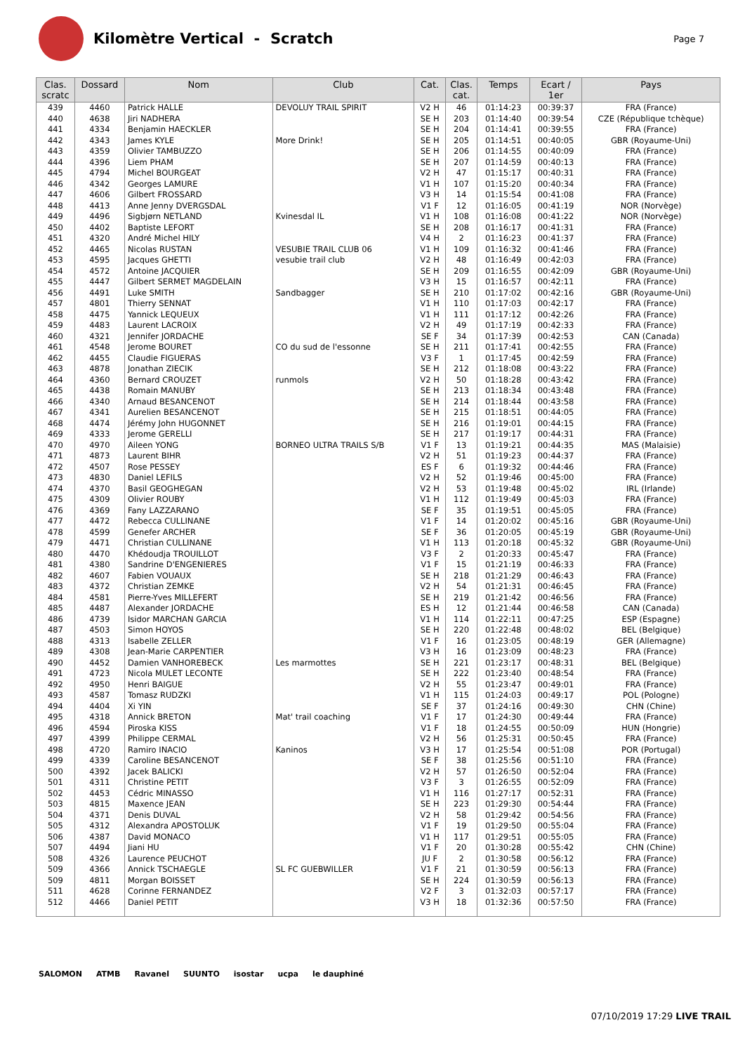Kilomètre Vertical - Scratch
Page 7
| Clas. scratc | Dossard | Nom | Club | Cat. | Clas. cat. | Temps | Ecart / 1er | Pays |
| --- | --- | --- | --- | --- | --- | --- | --- | --- |
| 439 | 4460 | Patrick HALLE | DEVOLUY TRAIL SPIRIT | V2 H | 46 | 01:14:23 | 00:39:37 | FRA (France) |
| 440 | 4638 | Jiri NADHERA | | SE H | 203 | 01:14:40 | 00:39:54 | CZE (République tchèque) |
| 441 | 4334 | Benjamin HAECKLER | | SE H | 204 | 01:14:41 | 00:39:55 | FRA (France) |
| 442 | 4343 | James KYLE | More Drink! | SE H | 205 | 01:14:51 | 00:40:05 | GBR (Royaume-Uni) |
| 443 | 4359 | Olivier TAMBUZZO | | SE H | 206 | 01:14:55 | 00:40:09 | FRA (France) |
| 444 | 4396 | Liem PHAM | | SE H | 207 | 01:14:59 | 00:40:13 | FRA (France) |
| 445 | 4794 | Michel BOURGEAT | | V2 H | 47 | 01:15:17 | 00:40:31 | FRA (France) |
| 446 | 4342 | Georges LAMURE | | V1 H | 107 | 01:15:20 | 00:40:34 | FRA (France) |
| 447 | 4606 | Gilbert FROSSARD | | V3 H | 14 | 01:15:54 | 00:41:08 | FRA (France) |
| 448 | 4413 | Anne Jenny DVERGSDAL | | V1 F | 12 | 01:16:05 | 00:41:19 | NOR (Norvège) |
| 449 | 4496 | Sigbjørn NETLAND | Kvinesdal IL | V1 H | 108 | 01:16:08 | 00:41:22 | NOR (Norvège) |
| 450 | 4402 | Baptiste LEFORT | | SE H | 208 | 01:16:17 | 00:41:31 | FRA (France) |
| 451 | 4320 | André Michel HILY | | V4 H | 2 | 01:16:23 | 00:41:37 | FRA (France) |
| 452 | 4465 | Nicolas RUSTAN | VESUBIE TRAIL CLUB 06 | V1 H | 109 | 01:16:32 | 00:41:46 | FRA (France) |
| 453 | 4595 | Jacques GHETTI | vesubie trail club | V2 H | 48 | 01:16:49 | 00:42:03 | FRA (France) |
| 454 | 4572 | Antoine JACQUIER | | SE H | 209 | 01:16:55 | 00:42:09 | GBR (Royaume-Uni) |
| 455 | 4447 | Gilbert SERMET MAGDELAIN | | V3 H | 15 | 01:16:57 | 00:42:11 | FRA (France) |
| 456 | 4491 | Luke SMITH | Sandbagger | SE H | 210 | 01:17:02 | 00:42:16 | GBR (Royaume-Uni) |
| 457 | 4801 | Thierry SENNAT | | V1 H | 110 | 01:17:03 | 00:42:17 | FRA (France) |
| 458 | 4475 | Yannick LEQUEUX | | V1 H | 111 | 01:17:12 | 00:42:26 | FRA (France) |
| 459 | 4483 | Laurent LACROIX | | V2 H | 49 | 01:17:19 | 00:42:33 | FRA (France) |
| 460 | 4321 | Jennifer JORDACHE | | SE F | 34 | 01:17:39 | 00:42:53 | CAN (Canada) |
| 461 | 4548 | Jerome BOURET | CO du sud de l'essonne | SE H | 211 | 01:17:41 | 00:42:55 | FRA (France) |
| 462 | 4455 | Claudie FIGUERAS | | V3 F | 1 | 01:17:45 | 00:42:59 | FRA (France) |
| 463 | 4878 | Jonathan ZIECIK | | SE H | 212 | 01:18:08 | 00:43:22 | FRA (France) |
| 464 | 4360 | Bernard CROUZET | runmols | V2 H | 50 | 01:18:28 | 00:43:42 | FRA (France) |
| 465 | 4438 | Romain MANUBY | | SE H | 213 | 01:18:34 | 00:43:48 | FRA (France) |
| 466 | 4340 | Arnaud BESANCENOT | | SE H | 214 | 01:18:44 | 00:43:58 | FRA (France) |
| 467 | 4341 | Aurelien BESANCENOT | | SE H | 215 | 01:18:51 | 00:44:05 | FRA (France) |
| 468 | 4474 | Jérémy John HUGONNET | | SE H | 216 | 01:19:01 | 00:44:15 | FRA (France) |
| 469 | 4333 | Jerome GERELLI | | SE H | 217 | 01:19:17 | 00:44:31 | FRA (France) |
| 470 | 4970 | Aileen YONG | BORNEO ULTRA TRAILS S/B | V1 F | 13 | 01:19:21 | 00:44:35 | MAS (Malaisie) |
| 471 | 4873 | Laurent BIHR | | V2 H | 51 | 01:19:23 | 00:44:37 | FRA (France) |
| 472 | 4507 | Rose PESSEY | | ES F | 6 | 01:19:32 | 00:44:46 | FRA (France) |
| 473 | 4830 | Daniel LEFILS | | V2 H | 52 | 01:19:46 | 00:45:00 | FRA (France) |
| 474 | 4370 | Basil GEOGHEGAN | | V2 H | 53 | 01:19:48 | 00:45:02 | IRL (Irlande) |
| 475 | 4309 | Olivier ROUBY | | V1 H | 112 | 01:19:49 | 00:45:03 | FRA (France) |
| 476 | 4369 | Fany LAZZARANO | | SE F | 35 | 01:19:51 | 00:45:05 | FRA (France) |
| 477 | 4472 | Rebecca CULLINANE | | V1 F | 14 | 01:20:02 | 00:45:16 | GBR (Royaume-Uni) |
| 478 | 4599 | Genefer ARCHER | | SE F | 36 | 01:20:05 | 00:45:19 | GBR (Royaume-Uni) |
| 479 | 4471 | Christian CULLINANE | | V1 H | 113 | 01:20:18 | 00:45:32 | GBR (Royaume-Uni) |
| 480 | 4470 | Khédoudja TROUILLOT | | V3 F | 2 | 01:20:33 | 00:45:47 | FRA (France) |
| 481 | 4380 | Sandrine D'ENGENIERES | | V1 F | 15 | 01:21:19 | 00:46:33 | FRA (France) |
| 482 | 4607 | Fabien VOUAUX | | SE H | 218 | 01:21:29 | 00:46:43 | FRA (France) |
| 483 | 4372 | Christian ZEMKE | | V2 H | 54 | 01:21:31 | 00:46:45 | FRA (France) |
| 484 | 4581 | Pierre-Yves MILLEFERT | | SE H | 219 | 01:21:42 | 00:46:56 | FRA (France) |
| 485 | 4487 | Alexander JORDACHE | | ES H | 12 | 01:21:44 | 00:46:58 | CAN (Canada) |
| 486 | 4739 | Isidor MARCHAN GARCIA | | V1 H | 114 | 01:22:11 | 00:47:25 | ESP (Espagne) |
| 487 | 4503 | Simon HOYOS | | SE H | 220 | 01:22:48 | 00:48:02 | BEL (Belgique) |
| 488 | 4313 | Isabelle ZELLER | | V1 F | 16 | 01:23:05 | 00:48:19 | GER (Allemagne) |
| 489 | 4308 | Jean-Marie CARPENTIER | | V3 H | 16 | 01:23:09 | 00:48:23 | FRA (France) |
| 490 | 4452 | Damien VANHOREBECK | Les marmottes | SE H | 221 | 01:23:17 | 00:48:31 | BEL (Belgique) |
| 491 | 4723 | Nicola MULET LECONTE | | SE H | 222 | 01:23:40 | 00:48:54 | FRA (France) |
| 492 | 4950 | Henri BAIGUE | | V2 H | 55 | 01:23:47 | 00:49:01 | FRA (France) |
| 493 | 4587 | Tomasz RUDZKI | | V1 H | 115 | 01:24:03 | 00:49:17 | POL (Pologne) |
| 494 | 4404 | Xi YIN | | SE F | 37 | 01:24:16 | 00:49:30 | CHN (Chine) |
| 495 | 4318 | Annick BRETON | Mat' trail coaching | V1 F | 17 | 01:24:30 | 00:49:44 | FRA (France) |
| 496 | 4594 | Piroska KISS | | V1 F | 18 | 01:24:55 | 00:50:09 | HUN (Hongrie) |
| 497 | 4399 | Philippe CERMAL | | V2 H | 56 | 01:25:31 | 00:50:45 | FRA (France) |
| 498 | 4720 | Ramiro INACIO | Kaninos | V3 H | 17 | 01:25:54 | 00:51:08 | POR (Portugal) |
| 499 | 4339 | Caroline BESANCENOT | | SE F | 38 | 01:25:56 | 00:51:10 | FRA (France) |
| 500 | 4392 | Jacek BALICKI | | V2 H | 57 | 01:26:50 | 00:52:04 | FRA (France) |
| 501 | 4311 | Christine PETIT | | V3 F | 3 | 01:26:55 | 00:52:09 | FRA (France) |
| 502 | 4453 | Cédric MINASSO | | V1 H | 116 | 01:27:17 | 00:52:31 | FRA (France) |
| 503 | 4815 | Maxence JEAN | | SE H | 223 | 01:29:30 | 00:54:44 | FRA (France) |
| 504 | 4371 | Denis DUVAL | | V2 H | 58 | 01:29:42 | 00:54:56 | FRA (France) |
| 505 | 4312 | Alexandra APOSTOLUK | | V1 F | 19 | 01:29:50 | 00:55:04 | FRA (France) |
| 506 | 4387 | David MONACO | | V1 H | 117 | 01:29:51 | 00:55:05 | FRA (France) |
| 507 | 4494 | Jiani HU | | V1 F | 20 | 01:30:28 | 00:55:42 | CHN (Chine) |
| 508 | 4326 | Laurence PEUCHOT | | JU F | 2 | 01:30:58 | 00:56:12 | FRA (France) |
| 509 | 4366 | Annick TSCHAEGLE | SL FC GUEBWILLER | V1 F | 21 | 01:30:59 | 00:56:13 | FRA (France) |
| 509 | 4811 | Morgan BOISSET | | SE H | 224 | 01:30:59 | 00:56:13 | FRA (France) |
| 511 | 4628 | Corinne FERNANDEZ | | V2 F | 3 | 01:32:03 | 00:57:17 | FRA (France) |
| 512 | 4466 | Daniel PETIT | | V3 H | 18 | 01:32:36 | 00:57:50 | FRA (France) |
SALOMON ATMB Ravanel SUUNTO isostar ucpa le dauphiné
07/10/2019 17:29 LIVE TRAIL